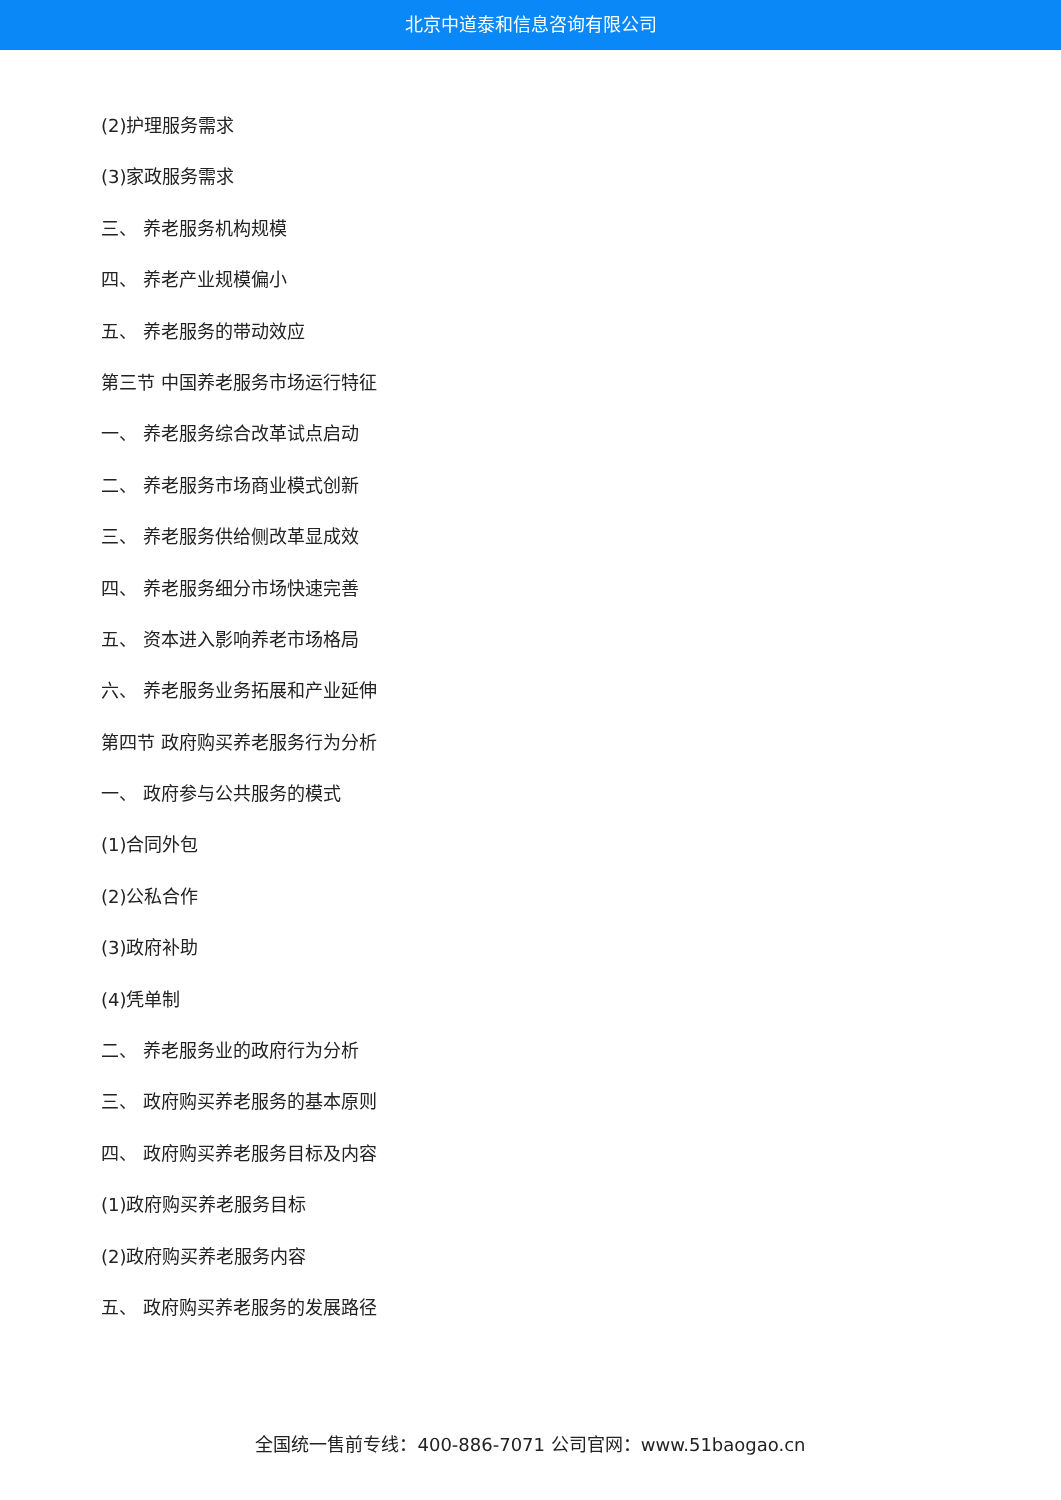北京中道泰和信息咨询有限公司
(2)护理服务需求
(3)家政服务需求
三、 养老服务机构规模
四、 养老产业规模偏小
五、 养老服务的带动效应
第三节 中国养老服务市场运行特征
一、 养老服务综合改革试点启动
二、 养老服务市场商业模式创新
三、 养老服务供给侧改革显成效
四、 养老服务细分市场快速完善
五、 资本进入影响养老市场格局
六、 养老服务业务拓展和产业延伸
第四节 政府购买养老服务行为分析
一、 政府参与公共服务的模式
(1)合同外包
(2)公私合作
(3)政府补助
(4)凭单制
二、 养老服务业的政府行为分析
三、 政府购买养老服务的基本原则
四、 政府购买养老服务目标及内容
(1)政府购买养老服务目标
(2)政府购买养老服务内容
五、 政府购买养老服务的发展路径
全国统一售前专线：400-886-7071 公司官网：www.51baogao.cn